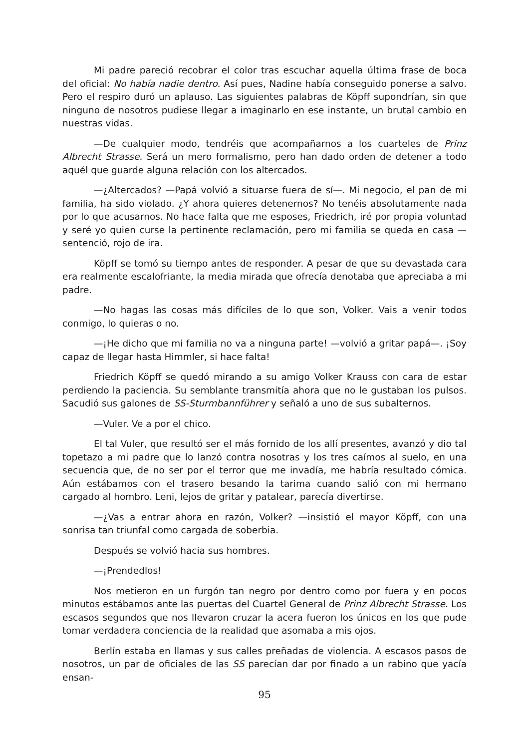Mi padre pareció recobrar el color tras escuchar aquella última frase de boca del oficial: No había nadie dentro. Así pues, Nadine había conseguido ponerse a salvo. Pero el respiro duró un aplauso. Las siguientes palabras de Köpff supondrían, sin que ninguno de nosotros pudiese llegar a imaginarlo en ese instante, un brutal cambio en nuestras vidas.
—De cualquier modo, tendréis que acompañarnos a los cuarteles de Prinz Albrecht Strasse. Será un mero formalismo, pero han dado orden de detener a todo aquél que guarde alguna relación con los altercados.
—¿Altercados? —Papá volvió a situarse fuera de sí—. Mi negocio, el pan de mi familia, ha sido violado. ¿Y ahora quieres detenernos? No tenéis absolutamente nada por lo que acusarnos. No hace falta que me esposes, Friedrich, iré por propia voluntad y seré yo quien curse la pertinente reclamación, pero mi familia se queda en casa —sentenció, rojo de ira.
Köpff se tomó su tiempo antes de responder. A pesar de que su devastada cara era realmente escalofriante, la media mirada que ofrecía denotaba que apreciaba a mi padre.
—No hagas las cosas más difíciles de lo que son, Volker. Vais a venir todos conmigo, lo quieras o no.
—¡He dicho que mi familia no va a ninguna parte! —volvió a gritar papá—. ¡Soy capaz de llegar hasta Himmler, si hace falta!
Friedrich Köpff se quedó mirando a su amigo Volker Krauss con cara de estar perdiendo la paciencia. Su semblante transmitía ahora que no le gustaban los pulsos. Sacudió sus galones de SS-Sturmbannführer y señaló a uno de sus subalternos.
—Vuler. Ve a por el chico.
El tal Vuler, que resultó ser el más fornido de los allí presentes, avanzó y dio tal topetazo a mi padre que lo lanzó contra nosotras y los tres caímos al suelo, en una secuencia que, de no ser por el terror que me invadía, me habría resultado cómica. Aún estábamos con el trasero besando la tarima cuando salió con mi hermano cargado al hombro. Leni, lejos de gritar y patalear, parecía divertirse.
—¿Vas a entrar ahora en razón, Volker? —insistió el mayor Köpff, con una sonrisa tan triunfal como cargada de soberbia.
Después se volvió hacia sus hombres.
—¡Prendedlos!
Nos metieron en un furgón tan negro por dentro como por fuera y en pocos minutos estábamos ante las puertas del Cuartel General de Prinz Albrecht Strasse. Los escasos segundos que nos llevaron cruzar la acera fueron los únicos en los que pude tomar verdadera conciencia de la realidad que asomaba a mis ojos.
Berlín estaba en llamas y sus calles preñadas de violencia. A escasos pasos de nosotros, un par de oficiales de las SS parecían dar por finado a un rabino que yacía ensan-
95